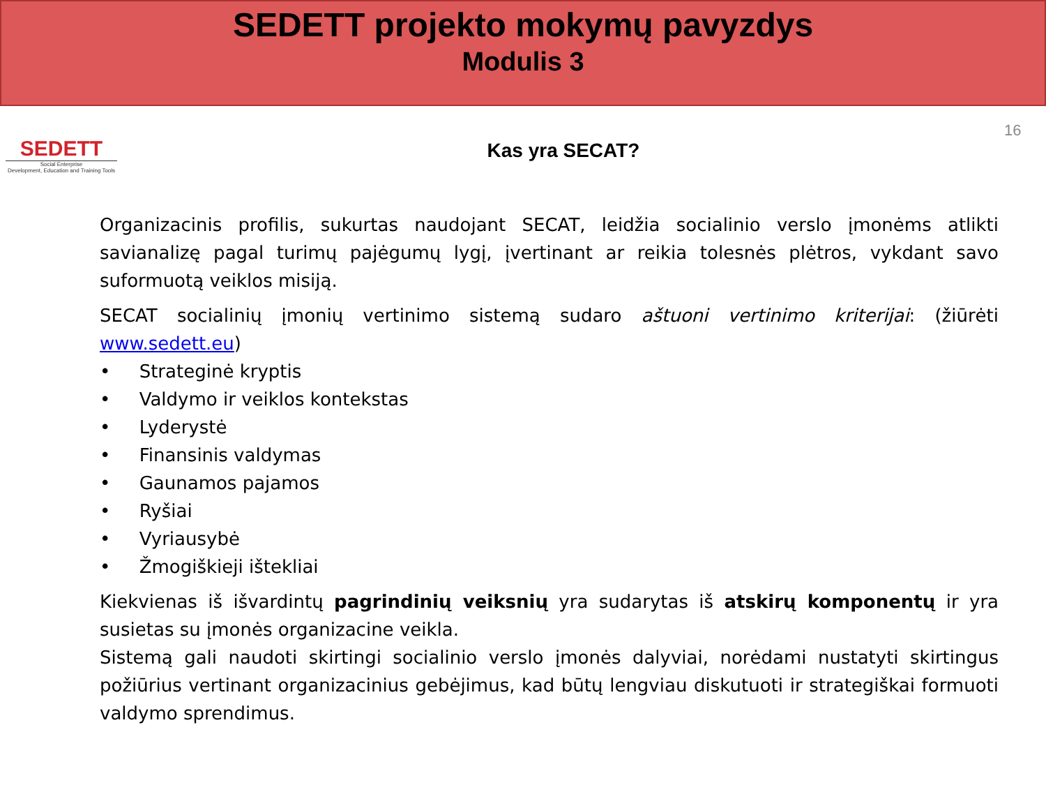SEDETT projekto mokymų pavyzdys
Modulis 3
SEDETT
Social Enterprise
Development, Education and Training Tools
Kas yra SECAT?
16
Organizacinis profilis, sukurtas naudojant SECAT, leidžia socialinio verslo įmonėms atlikti savianalizę pagal turimų pajėgumų lygį, įvertinant ar reikia tolesnės plėtros, vykdant savo suformuotą veiklos misiją.
SECAT socialinių įmonių vertinimo sistemą sudaro aštuoni vertinimo kriterijai: (žiūrėti www.sedett.eu)
• Strateginė kryptis
• Valdymo ir veiklos kontekstas
• Lyderystė
• Finansinis valdymas
• Gaunamos pajamos
• Ryšiai
• Vyriausybė
• Žmogiškieji ištekliai
Kiekvienas iš išvardintų pagrindinių veiksnių yra sudarytas iš atskirų komponentų ir yra susietas su įmonės organizacine veikla.
Sistemą gali naudoti skirtingi socialinio verslo įmonės dalyviai, norėdami nustatyti skirtingus požiūrius vertinant organizacinius gebėjimus, kad būtų lengviau diskutuoti ir strategiškai formuoti valdymo sprendimus.